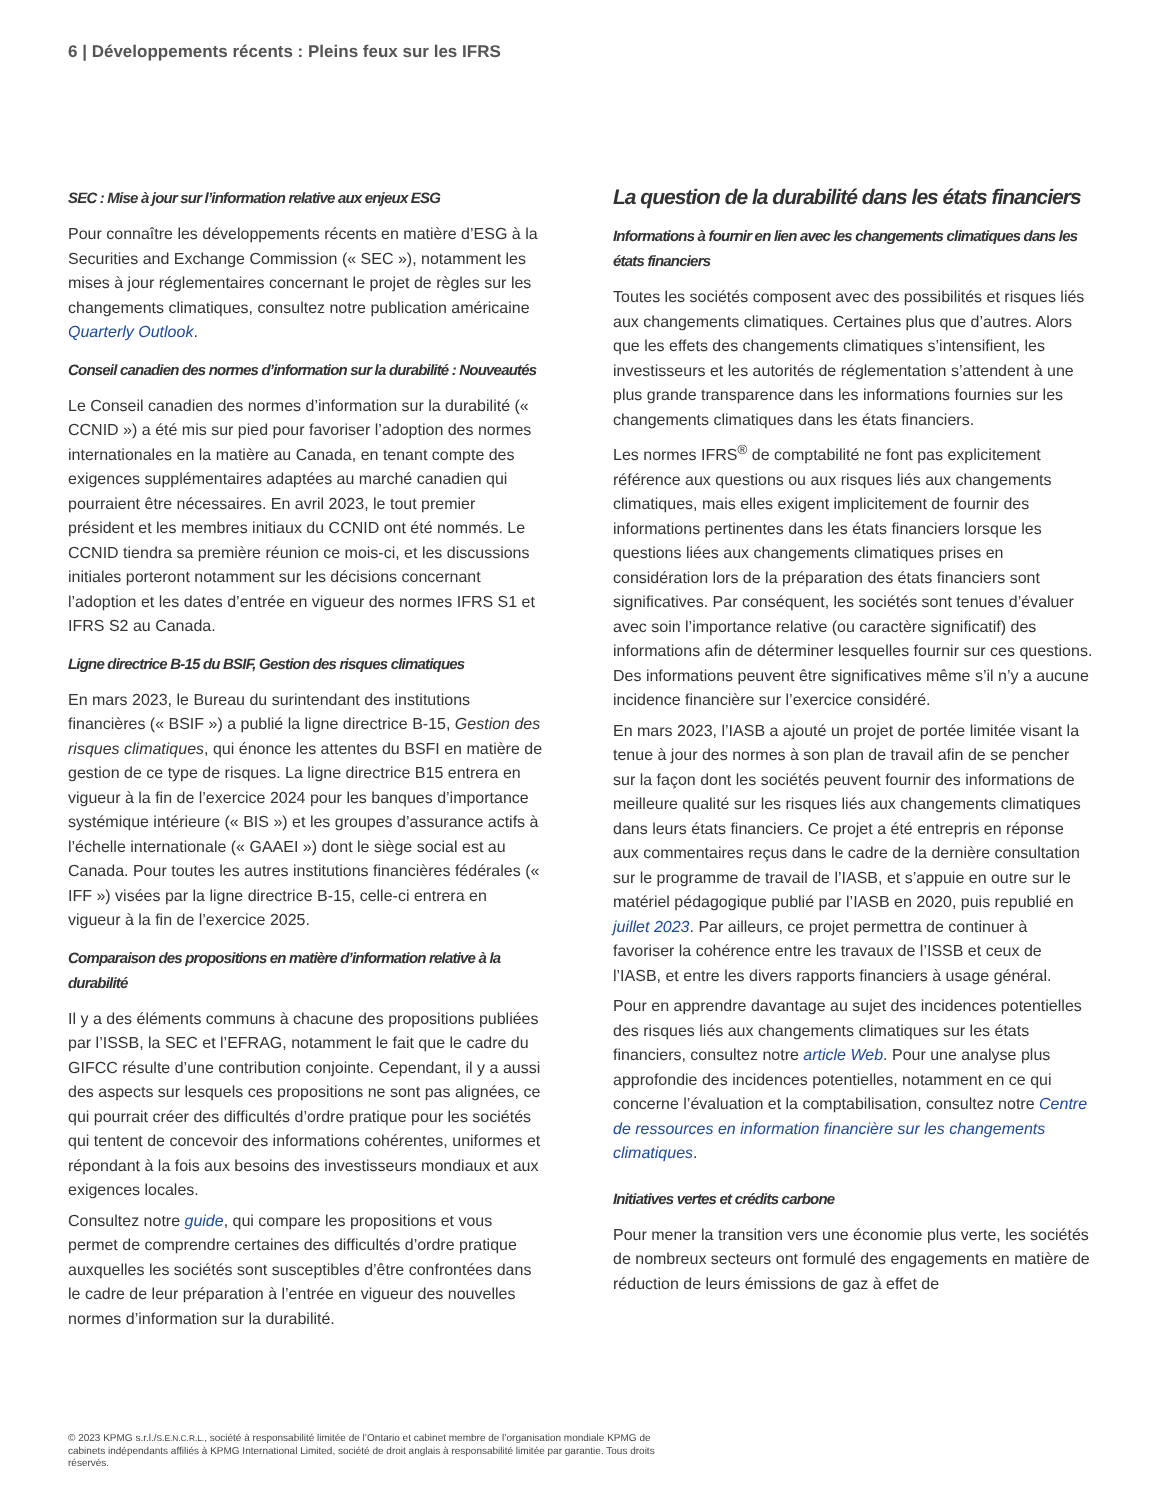6 | Développements récents : Pleins feux sur les IFRS
SEC : Mise à jour sur l’information relative aux enjeux ESG
Pour connaître les développements récents en matière d’ESG à la Securities and Exchange Commission (« SEC »), notamment les mises à jour réglementaires concernant le projet de règles sur les changements climatiques, consultez notre publication américaine Quarterly Outlook.
Conseil canadien des normes d’information sur la durabilité : Nouveautés
Le Conseil canadien des normes d’information sur la durabilité (« CCNID ») a été mis sur pied pour favoriser l’adoption des normes internationales en la matière au Canada, en tenant compte des exigences supplémentaires adaptées au marché canadien qui pourraient être nécessaires. En avril 2023, le tout premier président et les membres initiaux du CCNID ont été nommés. Le CCNID tiendra sa première réunion ce mois-ci, et les discussions initiales porteront notamment sur les décisions concernant l’adoption et les dates d’entrée en vigueur des normes IFRS S1 et IFRS S2 au Canada.
Ligne directrice B-15 du BSIF, Gestion des risques climatiques
En mars 2023, le Bureau du surintendant des institutions financières (« BSIF ») a publié la ligne directrice B-15, Gestion des risques climatiques, qui énonce les attentes du BSFI en matière de gestion de ce type de risques. La ligne directrice B15 entrera en vigueur à la fin de l’exercice 2024 pour les banques d’importance systémique intérieure (« BIS ») et les groupes d’assurance actifs à l’échelle internationale (« GAAEI ») dont le siège social est au Canada. Pour toutes les autres institutions financières fédérales (« IFF ») visées par la ligne directrice B-15, celle-ci entrera en vigueur à la fin de l’exercice 2025.
Comparaison des propositions en matière d’information relative à la durabilité
Il y a des éléments communs à chacune des propositions publiées par l’ISSB, la SEC et l’EFRAG, notamment le fait que le cadre du GIFCC résulte d’une contribution conjointe. Cependant, il y a aussi des aspects sur lesquels ces propositions ne sont pas alignées, ce qui pourrait créer des difficultés d’ordre pratique pour les sociétés qui tentent de concevoir des informations cohérentes, uniformes et répondant à la fois aux besoins des investisseurs mondiaux et aux exigences locales.
Consultez notre guide, qui compare les propositions et vous permet de comprendre certaines des difficultés d’ordre pratique auxquelles les sociétés sont susceptibles d’être confrontées dans le cadre de leur préparation à l’entrée en vigueur des nouvelles normes d’information sur la durabilité.
La question de la durabilité dans les états financiers
Informations à fournir en lien avec les changements climatiques dans les états financiers
Toutes les sociétés composent avec des possibilités et risques liés aux changements climatiques. Certaines plus que d’autres. Alors que les effets des changements climatiques s’intensifient, les investisseurs et les autorités de réglementation s’attendent à une plus grande transparence dans les informations fournies sur les changements climatiques dans les états financiers.
Les normes IFRS<sup>®</sup> de comptabilité ne font pas explicitement référence aux questions ou aux risques liés aux changements climatiques, mais elles exigent implicitement de fournir des informations pertinentes dans les états financiers lorsque les questions liées aux changements climatiques prises en considération lors de la préparation des états financiers sont significatives. Par conséquent, les sociétés sont tenues d’évaluer avec soin l’importance relative (ou caractère significatif) des informations afin de déterminer lesquelles fournir sur ces questions. Des informations peuvent être significatives même s’il n’y a aucune incidence financière sur l’exercice considéré.
En mars 2023, l’IASB a ajouté un projet de portée limitée visant la tenue à jour des normes à son plan de travail afin de se pencher sur la façon dont les sociétés peuvent fournir des informations de meilleure qualité sur les risques liés aux changements climatiques dans leurs états financiers. Ce projet a été entrepris en réponse aux commentaires reçus dans le cadre de la dernière consultation sur le programme de travail de l’IASB, et s’appuie en outre sur le matériel pédagogique publié par l’IASB en 2020, puis republié en juillet 2023. Par ailleurs, ce projet permettra de continuer à favoriser la cohérence entre les travaux de l’ISSB et ceux de l’IASB, et entre les divers rapports financiers à usage général.
Pour en apprendre davantage au sujet des incidences potentielles des risques liés aux changements climatiques sur les états financiers, consultez notre article Web. Pour une analyse plus approfondie des incidences potentielles, notamment en ce qui concerne l’évaluation et la comptabilisation, consultez notre Centre de ressources en information financière sur les changements climatiques.
Initiatives vertes et crédits carbone
Pour mener la transition vers une économie plus verte, les sociétés de nombreux secteurs ont formulé des engagements en matière de réduction de leurs émissions de gaz à effet de
© 2023 KPMG s.r.l./S.E.N.C.R.L., société à responsabilité limitée de l’Ontario et cabinet membre de l’organisation mondiale KPMG de cabinets indépendants affiliés à KPMG International Limited, société de droit anglais à responsabilité limitée par garantie. Tous droits réservés.